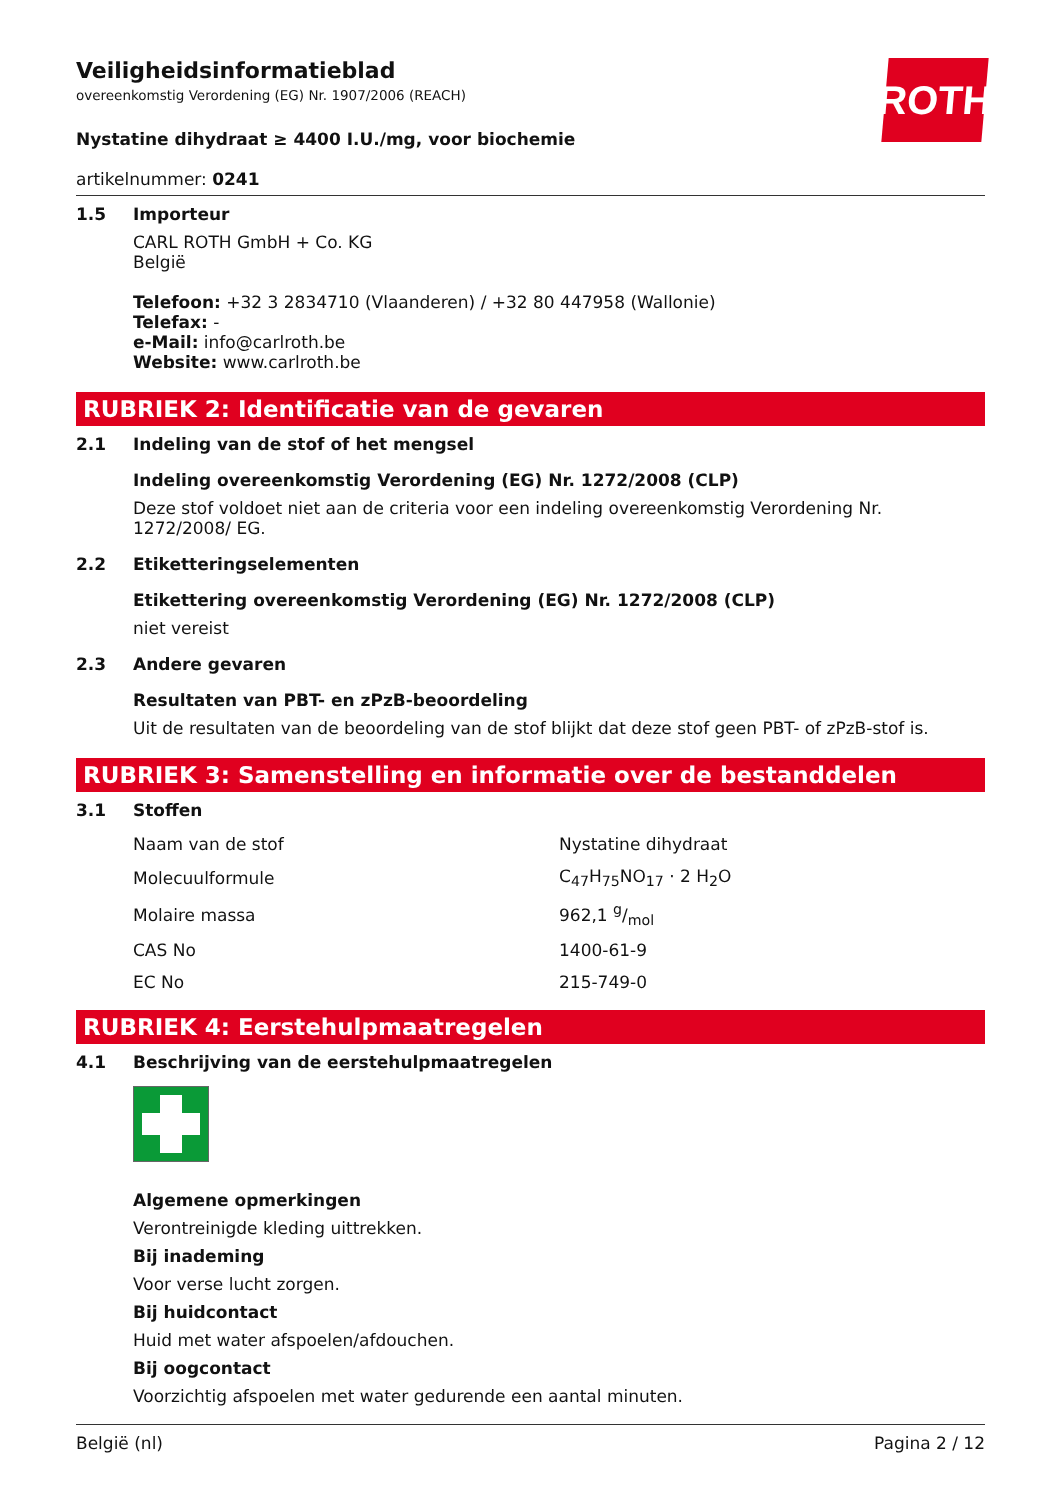ROTH
Veiligheidsinformatieblad
overeenkomstig Verordening (EG) Nr. 1907/2006 (REACH)
Nystatine dihydraat ≥ 4400 I.U./mg, voor biochemie
artikelnummer: 0241
1.5 Importeur
CARL ROTH GmbH + Co. KG
België
Telefoon: +32 3 2834710 (Vlaanderen) / +32 80 447958 (Wallonie)
Telefax: -
e-Mail: info@carlroth.be
Website: www.carlroth.be
RUBRIEK 2: Identificatie van de gevaren
2.1 Indeling van de stof of het mengsel
Indeling overeenkomstig Verordening (EG) Nr. 1272/2008 (CLP)
Deze stof voldoet niet aan de criteria voor een indeling overeenkomstig Verordening Nr. 1272/2008/ EG.
2.2 Etiketteringselementen
Etikettering overeenkomstig Verordening (EG) Nr. 1272/2008 (CLP)
niet vereist
2.3 Andere gevaren
Resultaten van PBT- en zPzB-beoordeling
Uit de resultaten van de beoordeling van de stof blijkt dat deze stof geen PBT- of zPzB-stof is.
RUBRIEK 3: Samenstelling en informatie over de bestanddelen
3.1 Stoffen
| Naam van de stof | Nystatine dihydraat |
| Molecuulformule | C<sub>47</sub>H<sub>75</sub>NO<sub>17</sub> · 2 H<sub>2</sub>O |
| Molaire massa | 962,1 g/mol |
| CAS No | 1400-61-9 |
| EC No | 215-749-0 |
RUBRIEK 4: Eerstehulpmaatregelen
4.1 Beschrijving van de eerstehulpmaatregelen
Algemene opmerkingen
Verontreinigde kleding uittrekken.
Bij inademing
Voor verse lucht zorgen.
Bij huidcontact
Huid met water afspoelen/afdouchen.
Bij oogcontact
Voorzichtig afspoelen met water gedurende een aantal minuten.
België (nl) Pagina 2 / 12